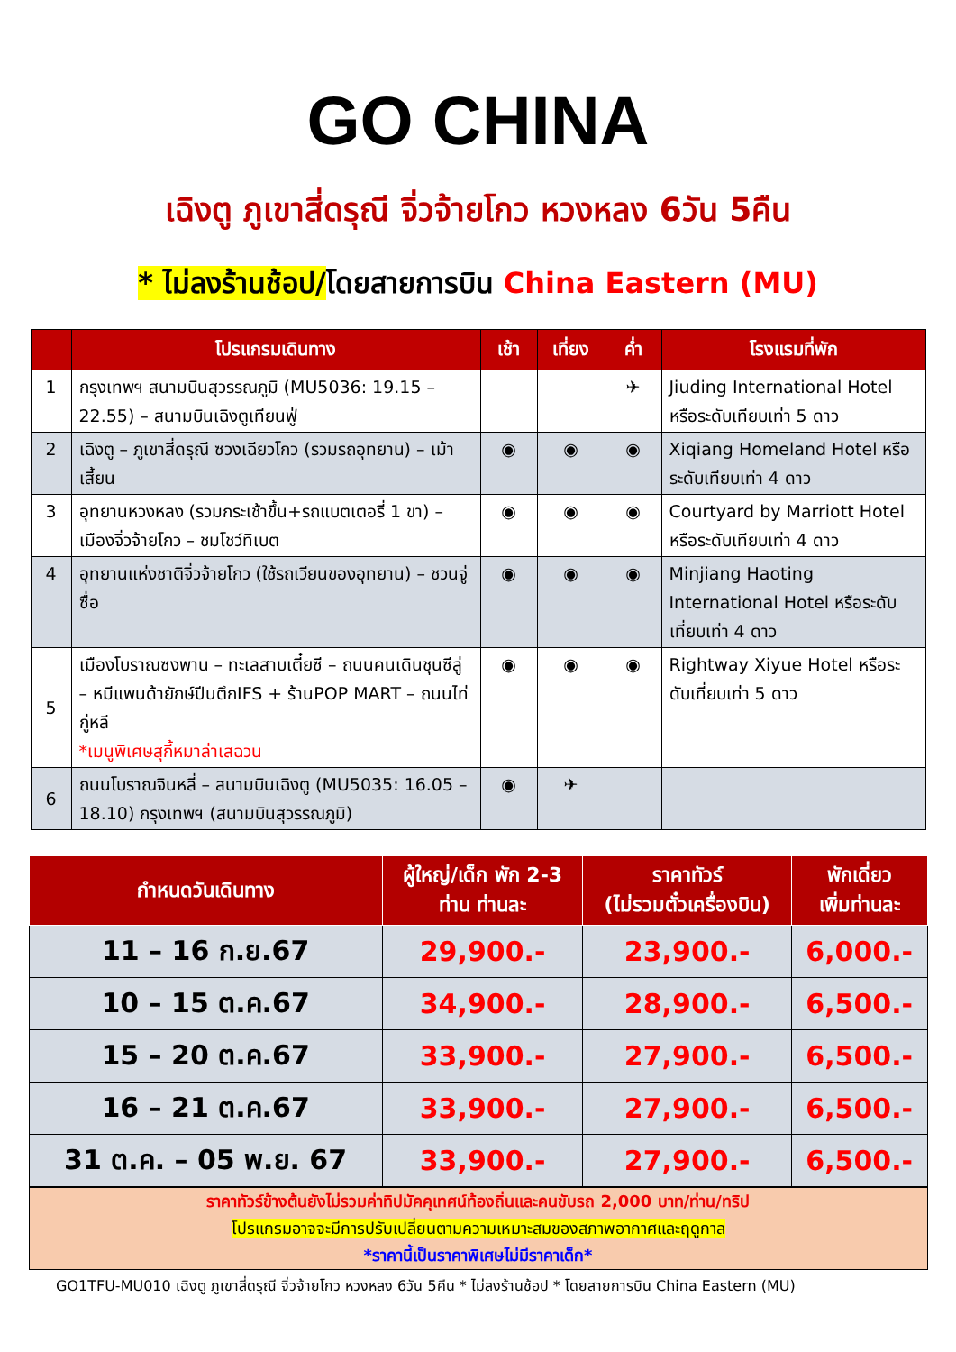GO CHINA
เฉิงตู ภูเขาสี่ดรุณี จิ่วจ้ายโกว หวงหลง 6วัน 5คืน
* ไม่ลงร้านช้อป/โดยสายการบิน China Eastern (MU)
| | โปรแกรมเดินทาง | เช้า | เที่ยง | ค่ำ | โรงแรมที่พัก |
| --- | --- | --- | --- | --- | --- |
| 1 | กรุงเทพฯ สนามบินสุวรรณภูมิ (MU5036: 19.15 – 22.55) – สนามบินเฉิงตูเทียนฟู่ | | | ✈ | Jiuding International Hotel หรือระดับเทียบเท่า 5 ดาว |
| 2 | เฉิงตู – ภูเขาสี่ดรุณี ซวงเฉียวโกว (รวมรถอุทยาน) – เม้าเสี้ยน | ◉ | ◉ | ◉ | Xiqiang Homeland Hotel หรือระดับเทียบเท่า 4 ดาว |
| 3 | อุทยานหวงหลง (รวมกระเช้าขึ้น+รถแบตเตอรี่ 1 ขา) – เมืองจิ่วจ้ายโกว – ชมโชว์ทิเบต | ◉ | ◉ | ◉ | Courtyard by Marriott Hotel หรือระดับเทียบเท่า 4 ดาว |
| 4 | อุทยานแห่งชาติจิ่วจ้ายโกว (ใช้รถเวียนของอุทยาน) – ชวนจู่ซื่อ | ◉ | ◉ | ◉ | Minjiang Haoting International Hotel หรือระดับเที่ยบเท่า 4 ดาว |
| 5 | เมืองโบราณซงพาน – ทะเลสาบเตี๋ยซี – ถนนคนเดินชุนซีลู่ – หมีแพนด้ายักษ์ปีนตึกIFS + ร้านPOP MART – ถนนไท่กู่หลี *เมนูพิเศษสุกี้หมาล่าเสฉวน | ◉ | ◉ | ◉ | Rightway Xiyue Hotel หรือระดับเที่ยบเท่า 5 ดาว |
| 6 | ถนนโบราณจินหลี่ – สนามบินเฉิงตู (MU5035: 16.05 – 18.10) กรุงเทพฯ (สนามบินสุวรรณภูมิ) | ◉ | ✈ | | |
| กำหนดวันเดินทาง | ผู้ใหญ่/เด็ก พัก 2-3 ท่าน ท่านละ | ราคาทัวร์ (ไม่รวมตั๋วเครื่องบิน) | พักเดี่ยว เพิ่มท่านละ |
| --- | --- | --- | --- |
| 11 – 16 ก.ย.67 | 29,900.- | 23,900.- | 6,000.- |
| 10 – 15 ต.ค.67 | 34,900.- | 28,900.- | 6,500.- |
| 15 – 20 ต.ค.67 | 33,900.- | 27,900.- | 6,500.- |
| 16 – 21 ต.ค.67 | 33,900.- | 27,900.- | 6,500.- |
| 31 ต.ค. – 05 พ.ย. 67 | 33,900.- | 27,900.- | 6,500.- |
ราคาทัวร์ข้างต้นยังไม่รวมค่าทิปมัคคุเทศน์ท้องถิ่นและคนขับรถ 2,000 บาท/ท่าน/ทริป
โปรแกรมอาจจะมีการปรับเปลี่ยนตามความเหมาะสมของสภาพอากาศและฤดูกาล
*ราคานี้เป็นราคาพิเศษไม่มีราคาเด็ก*
GO1TFU-MU010 เฉิงตู ภูเขาสี่ดรุณี จิ่วจ้ายโกว หวงหลง 6วัน 5คืน * ไม่ลงร้านช้อป * โดยสายการบิน China Eastern (MU)